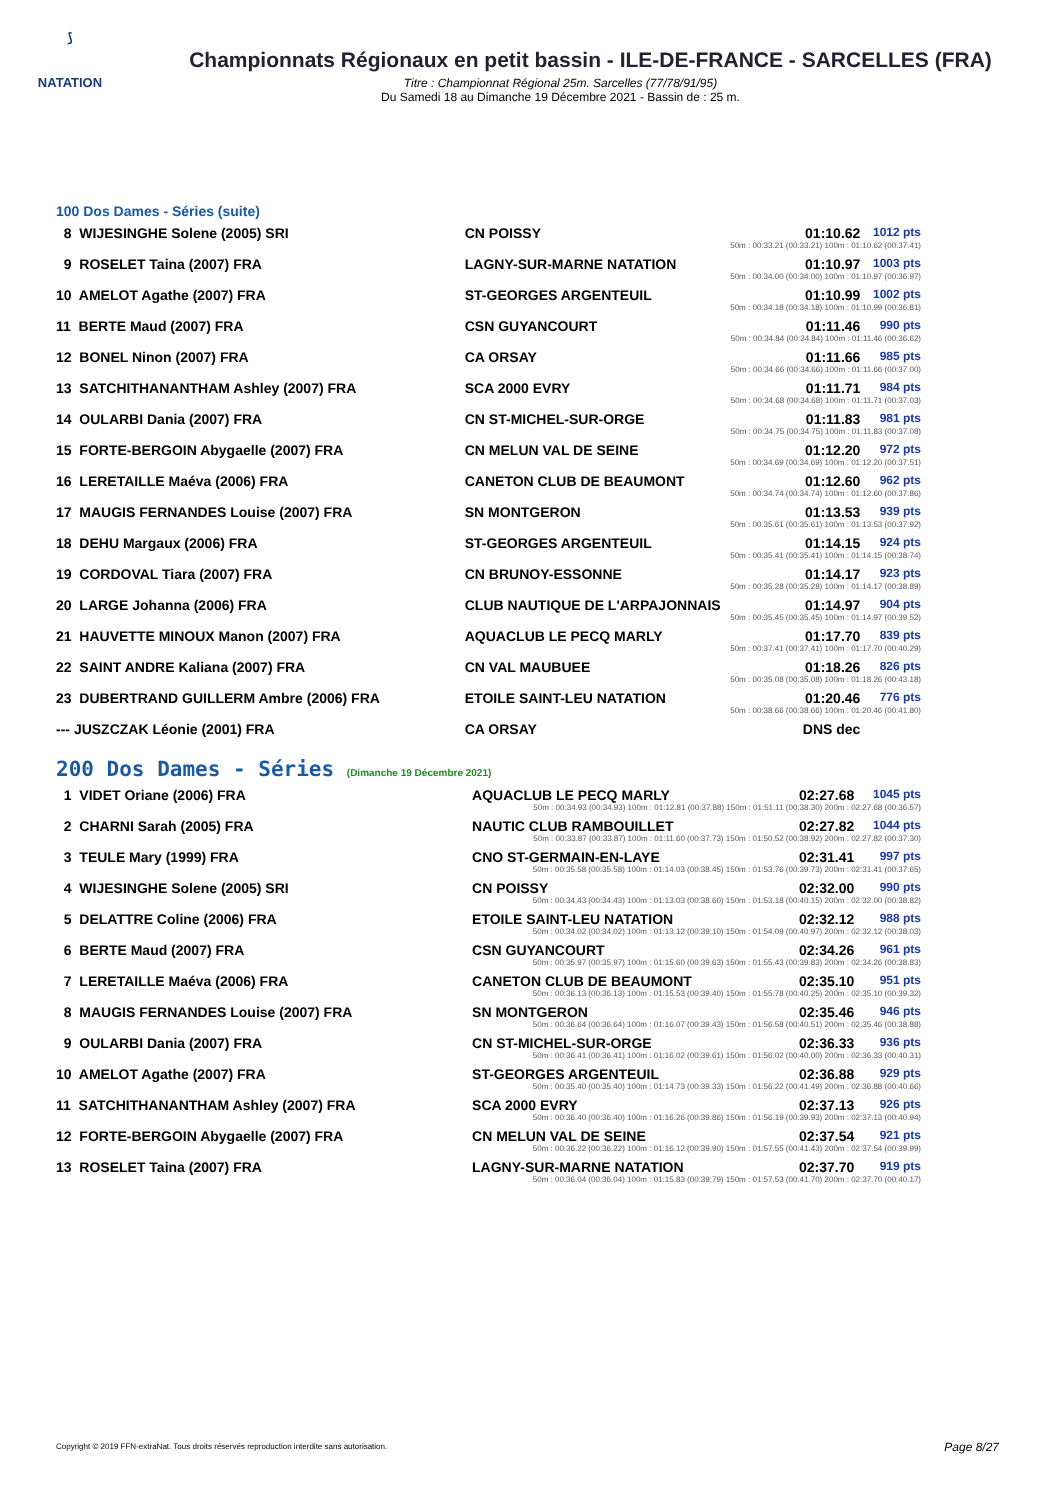⟆
NATATION
Championnats Régionaux en petit bassin - ILE-DE-FRANCE - SARCELLES (FRA)
Titre : Championnat Régional 25m. Sarcelles (77/78/91/95)
Du Samedi 18 au Dimanche 19 Décembre 2021 - Bassin de : 25 m.
100 Dos Dames - Séries (suite)
| 8 WIJESINGHE Solene (2005) SRI | CN POISSY | 01:10.62 | 1012 pts |
| 50m : 00:33.21 (00:33.21) 100m : 01:10.62 (00:37.41) | | | |
| 9 ROSELET Taina (2007) FRA | LAGNY-SUR-MARNE NATATION | 01:10.97 | 1003 pts |
| 50m : 00:34.00 (00:34.00) 100m : 01:10.97 (00:36.97) | | | |
| 10 AMELOT Agathe (2007) FRA | ST-GEORGES ARGENTEUIL | 01:10.99 | 1002 pts |
| 50m : 00:34.18 (00:34.18) 100m : 01:10.99 (00:36.81) | | | |
| 11 BERTE Maud (2007) FRA | CSN GUYANCOURT | 01:11.46 | 990 pts |
| 50m : 00:34.84 (00:34.84) 100m : 01:11.46 (00:36.62) | | | |
| 12 BONEL Ninon (2007) FRA | CA ORSAY | 01:11.66 | 985 pts |
| 50m : 00:34.66 (00:34.66) 100m : 01:11.66 (00:37.00) | | | |
| 13 SATCHITHANANTHAM Ashley (2007) FRA | SCA 2000 EVRY | 01:11.71 | 984 pts |
| 50m : 00:34.68 (00:34.68) 100m : 01:11.71 (00:37.03) | | | |
| 14 OULARBI Dania (2007) FRA | CN ST-MICHEL-SUR-ORGE | 01:11.83 | 981 pts |
| 50m : 00:34.75 (00:34.75) 100m : 01:11.83 (00:37.08) | | | |
| 15 FORTE-BERGOIN Abygaelle (2007) FRA | CN MELUN VAL DE SEINE | 01:12.20 | 972 pts |
| 50m : 00:34.69 (00:34.69) 100m : 01:12.20 (00:37.51) | | | |
| 16 LERETAILLE Maéva (2006) FRA | CANETON CLUB DE BEAUMONT | 01:12.60 | 962 pts |
| 50m : 00:34.74 (00:34.74) 100m : 01:12.60 (00:37.86) | | | |
| 17 MAUGIS FERNANDES Louise (2007) FRA | SN MONTGERON | 01:13.53 | 939 pts |
| 50m : 00:35.61 (00:35.61) 100m : 01:13.53 (00:37.92) | | | |
| 18 DEHU Margaux (2006) FRA | ST-GEORGES ARGENTEUIL | 01:14.15 | 924 pts |
| 50m : 00:35.41 (00:35.41) 100m : 01:14.15 (00:38.74) | | | |
| 19 CORDOVAL Tiara (2007) FRA | CN BRUNOY-ESSONNE | 01:14.17 | 923 pts |
| 50m : 00:35.28 (00:35.28) 100m : 01:14.17 (00:38.89) | | | |
| 20 LARGE Johanna (2006) FRA | CLUB NAUTIQUE DE L'ARPAJONNAIS | 01:14.97 | 904 pts |
| 50m : 00:35.45 (00:35.45) 100m : 01:14.97 (00:39.52) | | | |
| 21 HAUVETTE MINOUX Manon (2007) FRA | AQUACLUB LE PECQ MARLY | 01:17.70 | 839 pts |
| 50m : 00:37.41 (00:37.41) 100m : 01:17.70 (00:40.29) | | | |
| 22 SAINT ANDRE Kaliana (2007) FRA | CN VAL MAUBUEE | 01:18.26 | 826 pts |
| 50m : 00:35.08 (00:35.08) 100m : 01:18.26 (00:43.18) | | | |
| 23 DUBERTRAND GUILLERM Ambre (2006) FRA | ETOILE SAINT-LEU NATATION | 01:20.46 | 776 pts |
| 50m : 00:38.66 (00:38.66) 100m : 01:20.46 (00:41.80) | | | |
| --- JUSZCZAK Léonie (2001) FRA | CA ORSAY | DNS dec | |
200 Dos Dames - Séries (Dimanche 19 Décembre 2021)
| 1 VIDET Oriane (2006) FRA | AQUACLUB LE PECQ MARLY | 02:27.68 | 1045 pts |
| 50m : 00:34.93 (00:34.93) 100m : 01:12.81 (00:37.88) 150m : 01:51.11 (00:38.30) 200m : 02:27.68 (00:36.57) | | | |
| 2 CHARNI Sarah (2005) FRA | NAUTIC CLUB RAMBOUILLET | 02:27.82 | 1044 pts |
| 50m : 00:33.87 (00:33.87) 100m : 01:11.60 (00:37.73) 150m : 01:50.52 (00:38.92) 200m : 02:27.82 (00:37.30) | | | |
| 3 TEULE Mary (1999) FRA | CNO ST-GERMAIN-EN-LAYE | 02:31.41 | 997 pts |
| 50m : 00:35.58 (00:35.58) 100m : 01:14.03 (00:38.45) 150m : 01:53.76 (00:39.73) 200m : 02:31.41 (00:37.65) | | | |
| 4 WIJESINGHE Solene (2005) SRI | CN POISSY | 02:32.00 | 990 pts |
| 50m : 00:34.43 (00:34.43) 100m : 01:13.03 (00:38.60) 150m : 01:53.18 (00:40.15) 200m : 02:32.00 (00:38.82) | | | |
| 5 DELATTRE Coline (2006) FRA | ETOILE SAINT-LEU NATATION | 02:32.12 | 988 pts |
| 50m : 00:34.02 (00:34.02) 100m : 01:13.12 (00:39.10) 150m : 01:54.09 (00:40.97) 200m : 02:32.12 (00:38.03) | | | |
| 6 BERTE Maud (2007) FRA | CSN GUYANCOURT | 02:34.26 | 961 pts |
| 50m : 00:35.97 (00:35.97) 100m : 01:15.60 (00:39.63) 150m : 01:55.43 (00:39.83) 200m : 02:34.26 (00:38.83) | | | |
| 7 LERETAILLE Maéva (2006) FRA | CANETON CLUB DE BEAUMONT | 02:35.10 | 951 pts |
| 50m : 00:36.13 (00:36.13) 100m : 01:15.53 (00:39.40) 150m : 01:55.78 (00:40.25) 200m : 02:35.10 (00:39.32) | | | |
| 8 MAUGIS FERNANDES Louise (2007) FRA | SN MONTGERON | 02:35.46 | 946 pts |
| 50m : 00:36.64 (00:36.64) 100m : 01:16.07 (00:39.43) 150m : 01:56.58 (00:40.51) 200m : 02:35.46 (00:38.88) | | | |
| 9 OULARBI Dania (2007) FRA | CN ST-MICHEL-SUR-ORGE | 02:36.33 | 936 pts |
| 50m : 00:36.41 (00:36.41) 100m : 01:16.02 (00:39.61) 150m : 01:56.02 (00:40.00) 200m : 02:36.33 (00:40.31) | | | |
| 10 AMELOT Agathe (2007) FRA | ST-GEORGES ARGENTEUIL | 02:36.88 | 929 pts |
| 50m : 00:35.40 (00:35.40) 100m : 01:14.73 (00:39.33) 150m : 01:56.22 (00:41.49) 200m : 02:36.88 (00:40.66) | | | |
| 11 SATCHITHANANTHAM Ashley (2007) FRA | SCA 2000 EVRY | 02:37.13 | 926 pts |
| 50m : 00:36.40 (00:36.40) 100m : 01:16.26 (00:39.86) 150m : 01:56.19 (00:39.93) 200m : 02:37.13 (00:40.94) | | | |
| 12 FORTE-BERGOIN Abygaelle (2007) FRA | CN MELUN VAL DE SEINE | 02:37.54 | 921 pts |
| 50m : 00:36.22 (00:36.22) 100m : 01:16.12 (00:39.90) 150m : 01:57.55 (00:41.43) 200m : 02:37.54 (00:39.99) | | | |
| 13 ROSELET Taina (2007) FRA | LAGNY-SUR-MARNE NATATION | 02:37.70 | 919 pts |
| 50m : 00:36.04 (00:36.04) 100m : 01:15.83 (00:39.79) 150m : 01:57.53 (00:41.70) 200m : 02:37.70 (00:40.17) | | | |
Copyright © 2019 FFN-extraNat. Tous droits réservés reproduction interdite sans autorisation.
Page 8/27